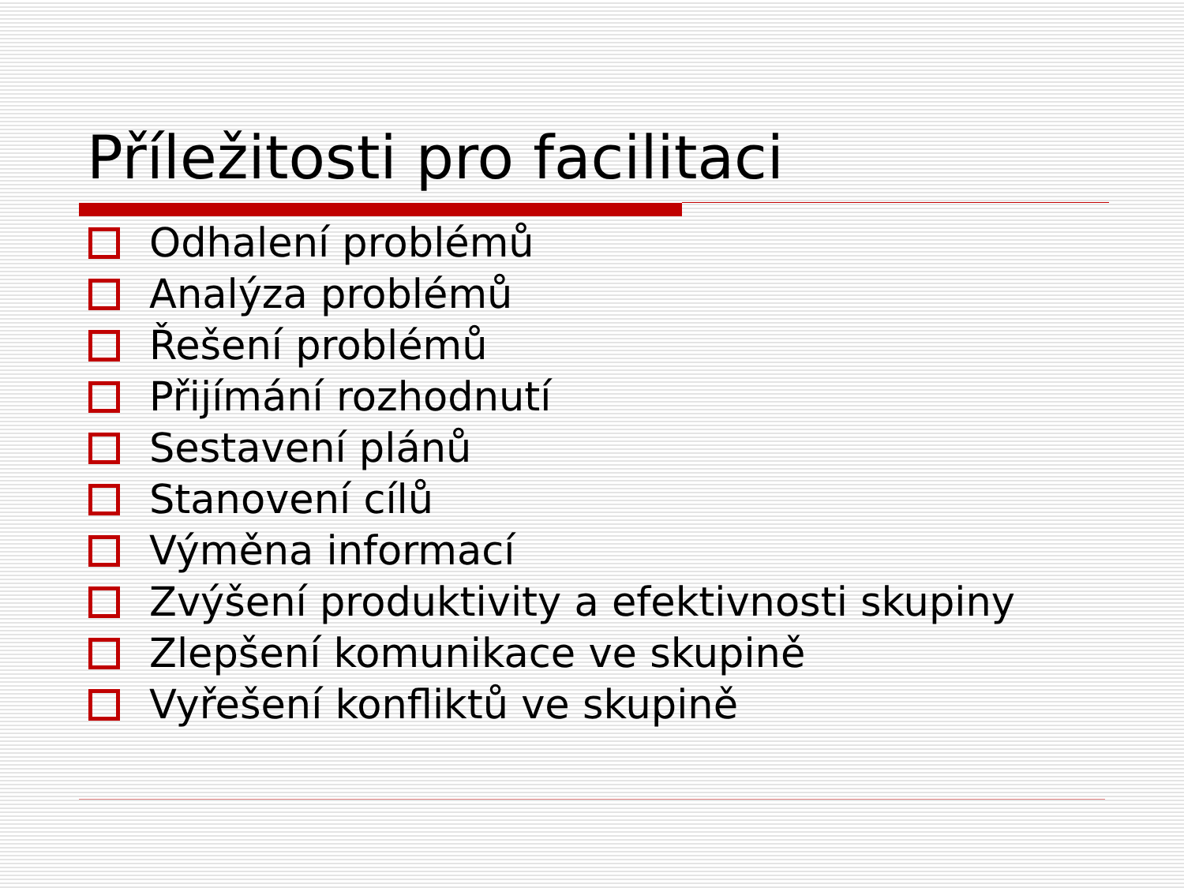Příležitosti pro facilitaci
Odhalení problémů
Analýza problémů
Řešení problémů
Přijímání rozhodnutí
Sestavení plánů
Stanovení cílů
Výměna informací
Zvýšení produktivity a efektivnosti skupiny
Zlepšení komunikace ve skupině
Vyřešení konfliktů ve skupině